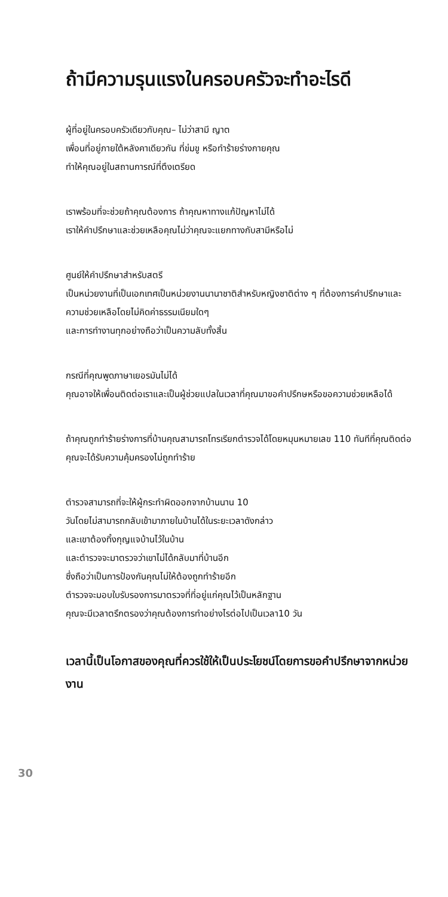ถ้ามีความรุนแรงในครอบครัวจะทำอะไรดี
ผู้ที่อยู่ในครอบครัวเดียวกับคุณ– ไม่ว่าสามี ญาต
เพื่อนที่อยู่ภายใต้หลังคาเดียวกัน ที่ข่มขู หรือทำร้ายร่างกายคุณ
ทำให้คุณอยู่ในสถานการณ์ที่ตึงเตรียด
เราพร้อมที่จะช่วยถ้าคุณต้องการ ถ้าคุณหาทางแก้ปัญหาไม่ได้
เราให้คำปรึกษาและช่วยเหลือคุณไม่ว่าคุณจะแยกทางกับสามีหรือไม่
ศูนย์ให้คำปรึกษาสำหรับสตรี
เป็นหน่วยงานที่เป็นเอกเทศเป็นหน่วยงานนานาชาติสำหรับหญิงชาติต่าง ๆ ที่ต้องการคำปรึกษาและความช่วยเหลือโดยไม่คิดค่าธรรมเนียมใดๆ
และการทำงานทุกอย่างถือว่าเป็นความลับทั้งสิ้น
กรณีที่คุณพูดภาษาเยอรมันไม่ได้
คุณอาจให้เพื่อนติดต่อเราและเป็นผู้ช่วยแปลในเวลาที่คุณมาขอคำปรึกษหรือขอความช่วยเหลือได้
ถ้าคุณถูกทำร้ายร่างการที่บ้านคุณสามารถโทรเรียกตำรวจได้โดยหมุนหมายเลข 110 ทันทีที่คุณติดต่อคุณจะได้รับความคุ้มครองไม่ถูกทำร้าย
ตำรวจสามารถที่จะให้ผู้กระทำผิดออกจากบ้านนาน 10
วันโดยไม่สามารถกลับเข้ามาภายในบ้านได้ในระยะเวลาดังกล่าว
และเขาต้องทิ้งกุญแจบ้านไว้ในบ้าน
และตำรวจจะมาตรวจว่าเขาไม่ได้กลับมาที่บ้านอีก
ซึ่งถือว่าเป็นการป้องกันคุณไม่ให้ต้องถูกทำร้ายอีก
ตำรวจจะมอบใบรับรองการมาตรวจที่ที่อยู่แก่คุณไว้เป็นหลักฐาน
คุณจะมีเวลาตรึกตรองว่าคุณต้องการทำอย่างไรต่อไปเป็นเวลา10 วัน
เวลานี้เป็นโอกาสของคุณที่ควรใช้ให้เป็นประโยชน์โดยการขอคำปรึกษาจากหน่วยงาน
30